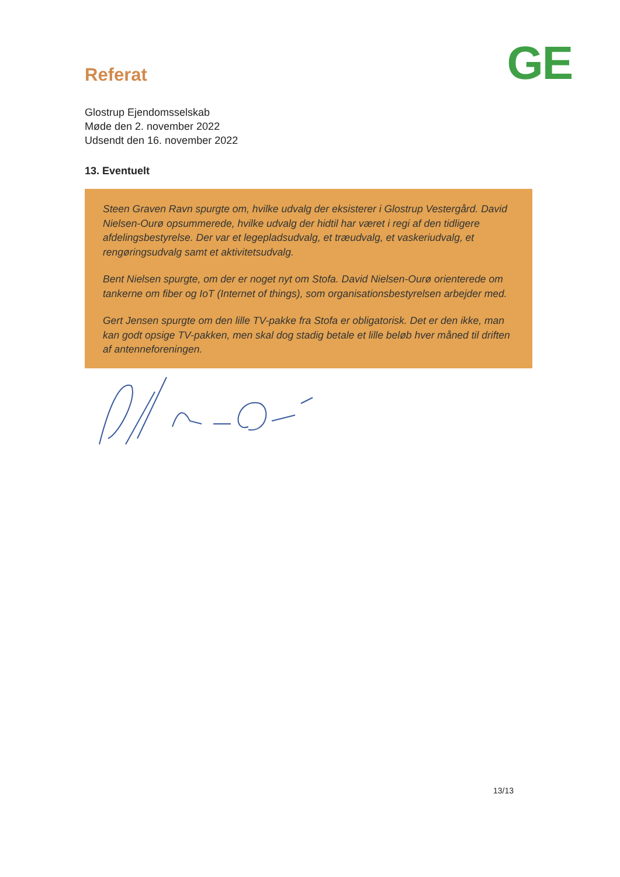Referat
GE
Glostrup Ejendomsselskab
Møde den 2. november 2022
Udsendt den 16. november 2022
13. Eventuelt
Steen Graven Ravn spurgte om, hvilke udvalg der eksisterer i Glostrup Vestergård. David Nielsen-Ourø opsummerede, hvilke udvalg der hidtil har været i regi af den tidligere afdelingsbestyrelse. Der var et legepladsudvalg, et træudvalg, et vaskeriudvalg, et rengøringsudvalg samt et aktivitetsudvalg.
Bent Nielsen spurgte, om der er noget nyt om Stofa. David Nielsen-Ourø orienterede om tankerne om fiber og IoT (Internet of things), som organisationsbestyrelsen arbejder med.
Gert Jensen spurgte om den lille TV-pakke fra Stofa er obligatorisk. Det er den ikke, man kan godt opsige TV-pakken, men skal dog stadig betale et lille beløb hver måned til driften af antenneforeningen.
13/13